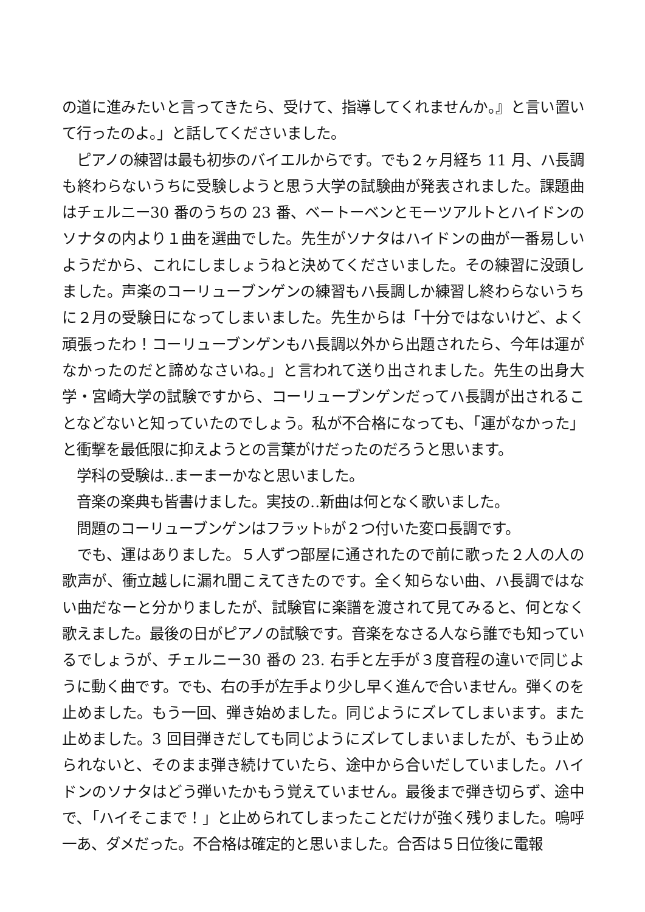の道に進みたいと言ってきたら、受けて、指導してくれませんか。』と言い置いて行ったのよ。」と話してくださいました。
　ピアノの練習は最も初歩のバイエルからです。でも２ヶ月経ち 11 月、ハ長調も終わらないうちに受験しようと思う大学の試験曲が発表されました。課題曲はチェルニー30 番のうちの 23 番、ベートーベンとモーツアルトとハイドンのソナタの内より１曲を選曲でした。先生がソナタはハイドンの曲が一番易しいようだから、これにしましょうねと決めてくださいました。その練習に没頭しました。声楽のコーリューブンゲンの練習もハ長調しか練習し終わらないうちに２月の受験日になってしまいました。先生からは「十分ではないけど、よく頑張ったわ！コーリューブンゲンもハ長調以外から出題されたら、今年は運がなかったのだと諦めなさいね。」と言われて送り出されました。先生の出身大学・宮崎大学の試験ですから、コーリューブンゲンだってハ長調が出されることなどないと知っていたのでしょう。私が不合格になっても、「運がなかった」と衝撃を最低限に抑えようとの言葉がけだったのだろうと思います。
　学科の受験は‥まーまーかなと思いました。
　音楽の楽典も皆書けました。実技の‥新曲は何となく歌いました。
　問題のコーリューブンゲンはフラット♭が２つ付いた変ロ長調です。
　でも、運はありました。５人ずつ部屋に通されたので前に歌った２人の人の歌声が、衝立越しに漏れ聞こえてきたのです。全く知らない曲、ハ長調ではない曲だなーと分かりましたが、試験官に楽譜を渡されて見てみると、何となく歌えました。最後の日がピアノの試験です。音楽をなさる人なら誰でも知っているでしょうが、チェルニー30 番の 23. 右手と左手が３度音程の違いで同じように動く曲です。でも、右の手が左手より少し早く進んで合いません。弾くのを止めました。もう一回、弾き始めました。同じようにズレてしまいます。また止めました。3 回目弾きだしても同じようにズレてしまいましたが、もう止められないと、そのまま弾き続けていたら、途中から合いだしていました。ハイドンのソナタはどう弾いたかもう覚えていません。最後まで弾き切らず、途中で､「ハイそこまで！」と止められてしまったことだけが強く残りました。嗚呼一あ、ダメだった。不合格は確定的と思いました。合否は５日位後に電報